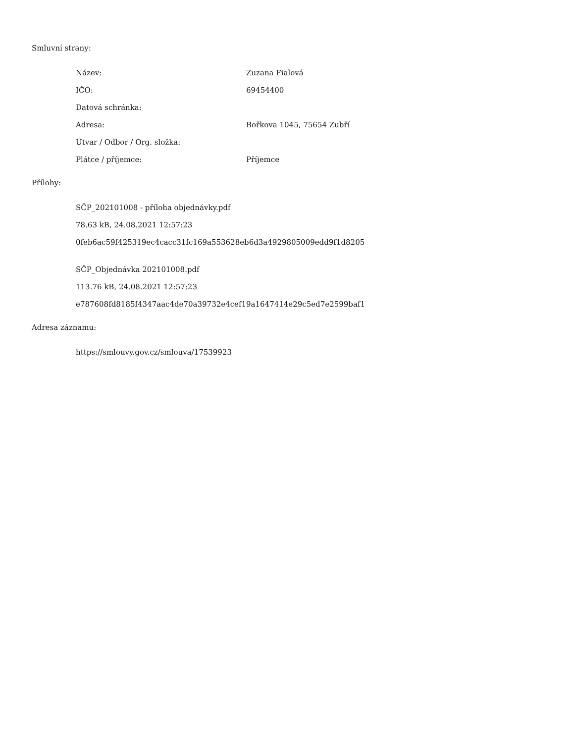Smluvní strany:
Název: Zuzana Fialová
IČO: 69454400
Datová schránka:
Adresa: Bořkova 1045, 75654 Zubří
Útvar / Odbor / Org. složka:
Plátce / příjemce: Příjemce
Přílohy:
SČP_202101008 - příloha objednávky.pdf
78.63 kB, 24.08.2021 12:57:23
0feb6ac59f425319ec4cacc31fc169a553628eb6d3a4929805009edd9f1d8205
SČP_Objednávka 202101008.pdf
113.76 kB, 24.08.2021 12:57:23
e787608fd8185f4347aac4de70a39732e4cef19a1647414e29c5ed7e2599baf1
Adresa záznamu:
https://smlouvy.gov.cz/smlouva/17539923